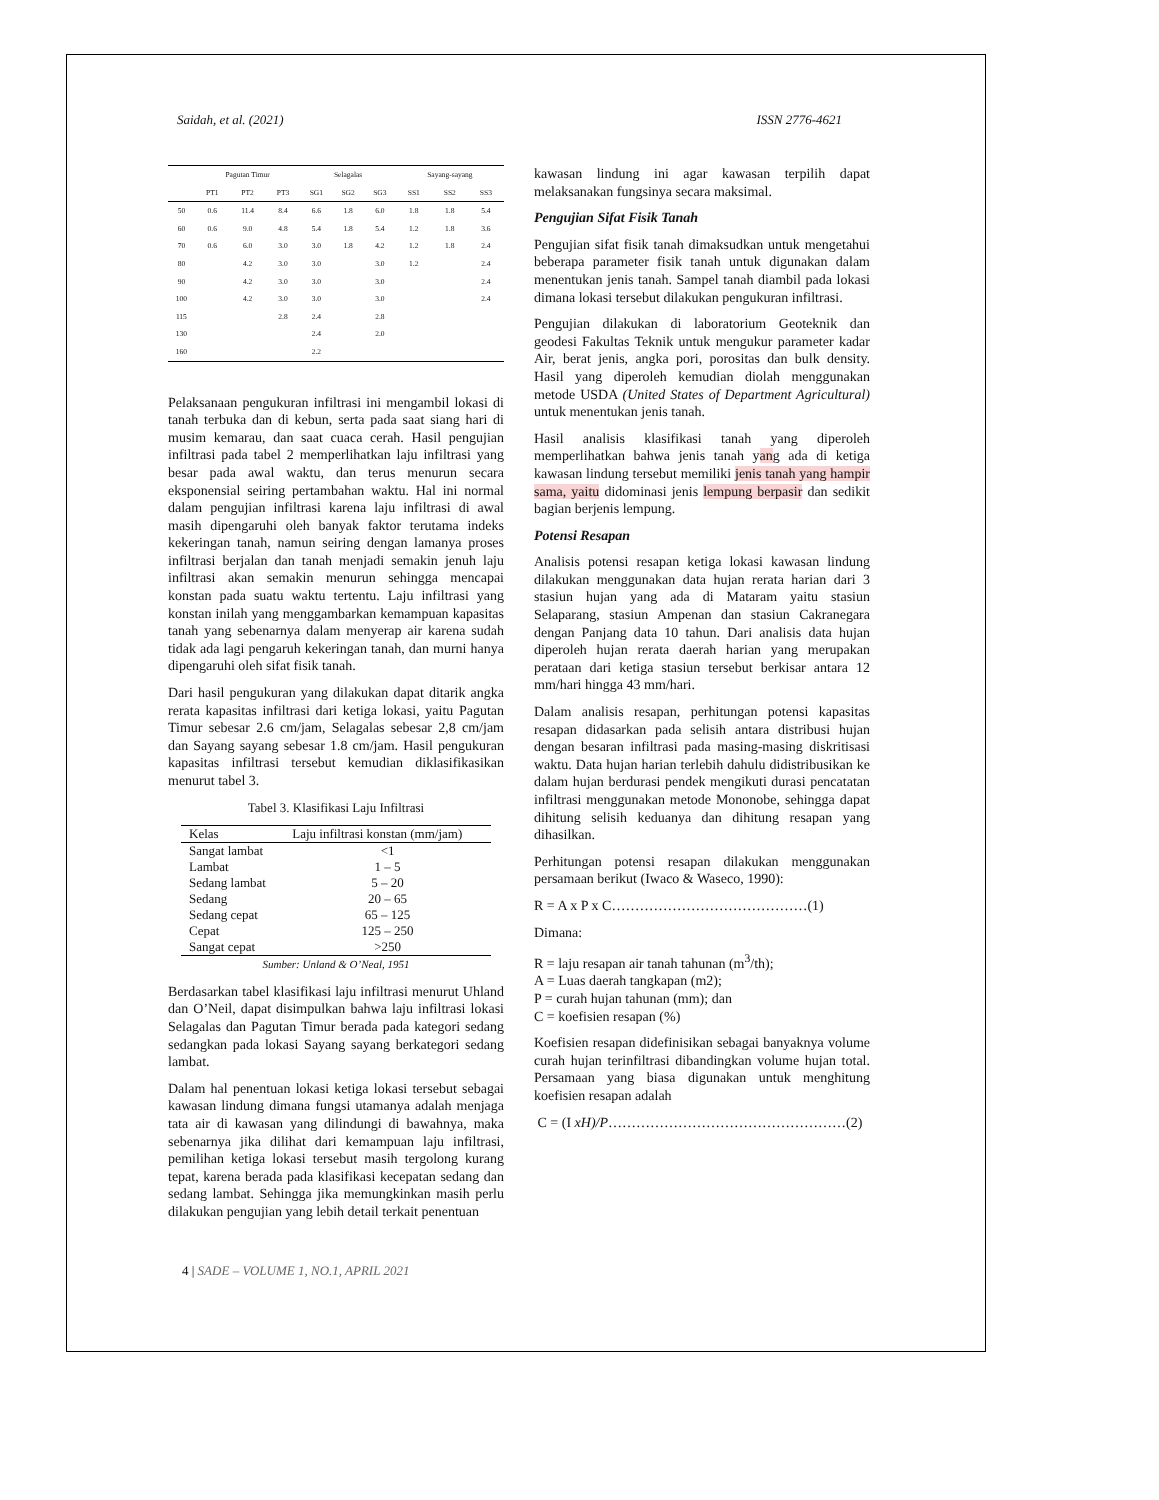Saidah, et al. (2021) ISSN 2776-4621
| | Pagutan Timur | | | Selagalas | | | Sayang-sayang | | |
| --- | --- | --- | --- | --- | --- | --- | --- | --- | --- |
| | PT1 | PT2 | PT3 | SG1 | SG2 | SG3 | SS1 | SS2 | SS3 |
| 50 | 0.6 | 11.4 | 8.4 | 6.6 | 1.8 | 6.0 | 1.8 | 1.8 | 5.4 |
| 60 | 0.6 | 9.0 | 4.8 | 5.4 | 1.8 | 5.4 | 1.2 | 1.8 | 3.6 |
| 70 | 0.6 | 6.0 | 3.0 | 3.0 | 1.8 | 4.2 | 1.2 | 1.8 | 2.4 |
| 80 | | 4.2 | 3.0 | 3.0 | | 3.0 | 1.2 | | 2.4 |
| 90 | | 4.2 | 3.0 | 3.0 | | 3.0 | | | 2.4 |
| 100 | | 4.2 | 3.0 | 3.0 | | 3.0 | | | 2.4 |
| 115 | | | 2.8 | 2.4 | | 2.8 | | | |
| 130 | | | | 2.4 | | 2.0 | | | |
| 160 | | | | 2.2 | | | | | |
Pelaksanaan pengukuran infiltrasi ini mengambil lokasi di tanah terbuka dan di kebun, serta pada saat siang hari di musim kemarau, dan saat cuaca cerah. Hasil pengujian infiltrasi pada tabel 2 memperlihatkan laju infiltrasi yang besar pada awal waktu, dan terus menurun secara eksponensial seiring pertambahan waktu. Hal ini normal dalam pengujian infiltrasi karena laju infiltrasi di awal masih dipengaruhi oleh banyak faktor terutama indeks kekeringan tanah, namun seiring dengan lamanya proses infiltrasi berjalan dan tanah menjadi semakin jenuh laju infiltrasi akan semakin menurun sehingga mencapai konstan pada suatu waktu tertentu. Laju infiltrasi yang konstan inilah yang menggambarkan kemampuan kapasitas tanah yang sebenarnya dalam menyerap air karena sudah tidak ada lagi pengaruh kekeringan tanah, dan murni hanya dipengaruhi oleh sifat fisik tanah.
Dari hasil pengukuran yang dilakukan dapat ditarik angka rerata kapasitas infiltrasi dari ketiga lokasi, yaitu Pagutan Timur sebesar 2.6 cm/jam, Selagalas sebesar 2,8 cm/jam dan Sayang sayang sebesar 1.8 cm/jam. Hasil pengukuran kapasitas infiltrasi tersebut kemudian diklasifikasikan menurut tabel 3.
Tabel 3. Klasifikasi Laju Infiltrasi
| Kelas | Laju infiltrasi konstan (mm/jam) |
| --- | --- |
| Sangat lambat | <1 |
| Lambat | 1 – 5 |
| Sedang lambat | 5 – 20 |
| Sedang | 20 – 65 |
| Sedang cepat | 65 – 125 |
| Cepat | 125 – 250 |
| Sangat cepat | >250 |
Sumber: Unland & O’Neal, 1951
Berdasarkan tabel klasifikasi laju infiltrasi menurut Uhland dan O’Neil, dapat disimpulkan bahwa laju infiltrasi lokasi Selagalas dan Pagutan Timur berada pada kategori sedang sedangkan pada lokasi Sayang sayang berkategori sedang lambat.
Dalam hal penentuan lokasi ketiga lokasi tersebut sebagai kawasan lindung dimana fungsi utamanya adalah menjaga tata air di kawasan yang dilindungi di bawahnya, maka sebenarnya jika dilihat dari kemampuan laju infiltrasi, pemilihan ketiga lokasi tersebut masih tergolong kurang tepat, karena berada pada klasifikasi kecepatan sedang dan sedang lambat. Sehingga jika memungkinkan masih perlu dilakukan pengujian yang lebih detail terkait penentuan
kawasan lindung ini agar kawasan terpilih dapat melaksanakan fungsinya secara maksimal.
Pengujian Sifat Fisik Tanah
Pengujian sifat fisik tanah dimaksudkan untuk mengetahui beberapa parameter fisik tanah untuk digunakan dalam menentukan jenis tanah. Sampel tanah diambil pada lokasi dimana lokasi tersebut dilakukan pengukuran infiltrasi.
Pengujian dilakukan di laboratorium Geoteknik dan geodesi Fakultas Teknik untuk mengukur parameter kadar Air, berat jenis, angka pori, porositas dan bulk density. Hasil yang diperoleh kemudian diolah menggunakan metode USDA (United States of Department Agricultural) untuk menentukan jenis tanah.
Hasil analisis klasifikasi tanah yang diperoleh memperlihatkan bahwa jenis tanah yang ada di ketiga kawasan lindung tersebut memiliki jenis tanah yang hampir sama, yaitu didominasi jenis lempung berpasir dan sedikit bagian berjenis lempung.
Potensi Resapan
Analisis potensi resapan ketiga lokasi kawasan lindung dilakukan menggunakan data hujan rerata harian dari 3 stasiun hujan yang ada di Mataram yaitu stasiun Selaparang, stasiun Ampenan dan stasiun Cakranegara dengan Panjang data 10 tahun. Dari analisis data hujan diperoleh hujan rerata daerah harian yang merupakan perataan dari ketiga stasiun tersebut berkisar antara 12 mm/hari hingga 43 mm/hari.
Dalam analisis resapan, perhitungan potensi kapasitas resapan didasarkan pada selisih antara distribusi hujan dengan besaran infiltrasi pada masing-masing diskritisasi waktu. Data hujan harian terlebih dahulu didistribusikan ke dalam hujan berdurasi pendek mengikuti durasi pencatatan infiltrasi menggunakan metode Mononobe, sehingga dapat dihitung selisih keduanya dan dihitung resapan yang dihasilkan.
Perhitungan potensi resapan dilakukan menggunakan persamaan berikut (Iwaco & Waseco, 1990):
R = A x P x C……………………………………(1)
Dimana:
R = laju resapan air tanah tahunan (m<sup>3</sup>/th);
A = Luas daerah tangkapan (m2);
P = curah hujan tahunan (mm); dan
C = koefisien resapan (%)
Koefisien resapan didefinisikan sebagai banyaknya volume curah hujan terinfiltrasi dibandingkan volume hujan total. Persamaan yang biasa digunakan untuk menghitung koefisien resapan adalah
C = (I xH)/P……………………………………………(2)
4 | SADE – VOLUME 1, NO.1, APRIL 2021